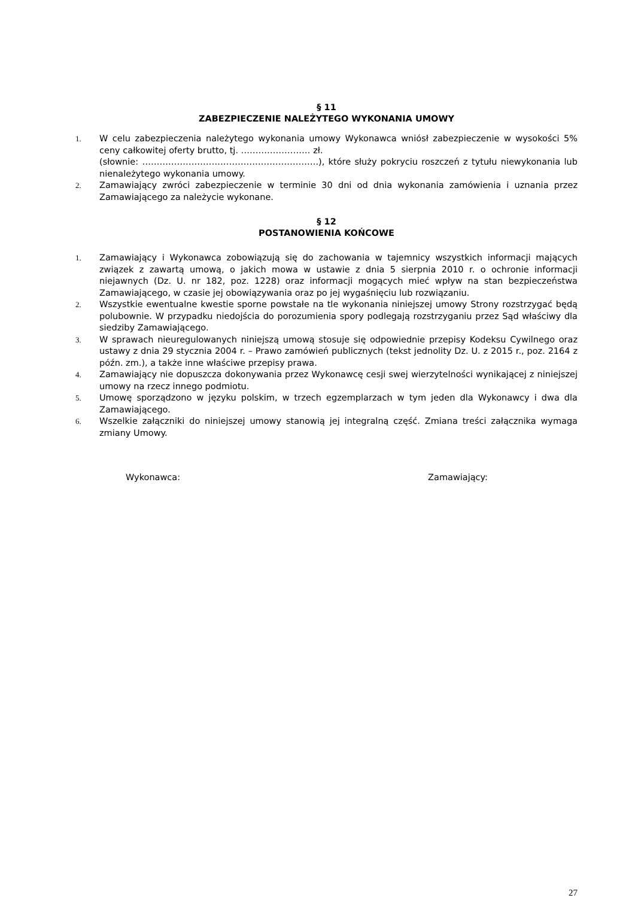§ 11
ZABEZPIECZENIE NALEŻYTEGO WYKONANIA UMOWY
1. W celu zabezpieczenia należytego wykonania umowy Wykonawca wniósł zabezpieczenie w wysokości 5% ceny całkowitej oferty brutto, tj. …………………… zł.
(słownie: …………………………………………………….), które służy pokryciu roszczeń z tytułu niewykonania lub nienależytego wykonania umowy.
2. Zamawiający zwróci zabezpieczenie w terminie 30 dni od dnia wykonania zamówienia i uznania przez Zamawiającego za należycie wykonane.
§ 12
POSTANOWIENIA KOŃCOWE
1. Zamawiający i Wykonawca zobowiązują się do zachowania w tajemnicy wszystkich informacji mających związek z zawartą umową, o jakich mowa w ustawie z dnia 5 sierpnia 2010 r. o ochronie informacji niejawnych (Dz. U. nr 182, poz. 1228) oraz informacji mogących mieć wpływ na stan bezpieczeństwa Zamawiającego, w czasie jej obowiązywania oraz po jej wygaśnięciu lub rozwiązaniu.
2. Wszystkie ewentualne kwestie sporne powstałe na tle wykonania niniejszej umowy Strony rozstrzygać będą polubownie. W przypadku niedojścia do porozumienia spory podlegają rozstrzyganiu przez Sąd właściwy dla siedziby Zamawiającego.
3. W sprawach nieuregulowanych niniejszą umową stosuje się odpowiednie przepisy Kodeksu Cywilnego oraz ustawy z dnia 29 stycznia 2004 r. – Prawo zamówień publicznych (tekst jednolity Dz. U. z 2015 r., poz. 2164 z późn. zm.), a także inne właściwe przepisy prawa.
4. Zamawiający nie dopuszcza dokonywania przez Wykonawcę cesji swej wierzytelności wynikającej z niniejszej umowy na rzecz innego podmiotu.
5. Umowę sporządzono w języku polskim, w trzech egzemplarzach w tym jeden dla Wykonawcy i dwa dla Zamawiającego.
6. Wszelkie załączniki do niniejszej umowy stanowią jej integralną część. Zmiana treści załącznika wymaga zmiany Umowy.
Wykonawca: Zamawiający:
27